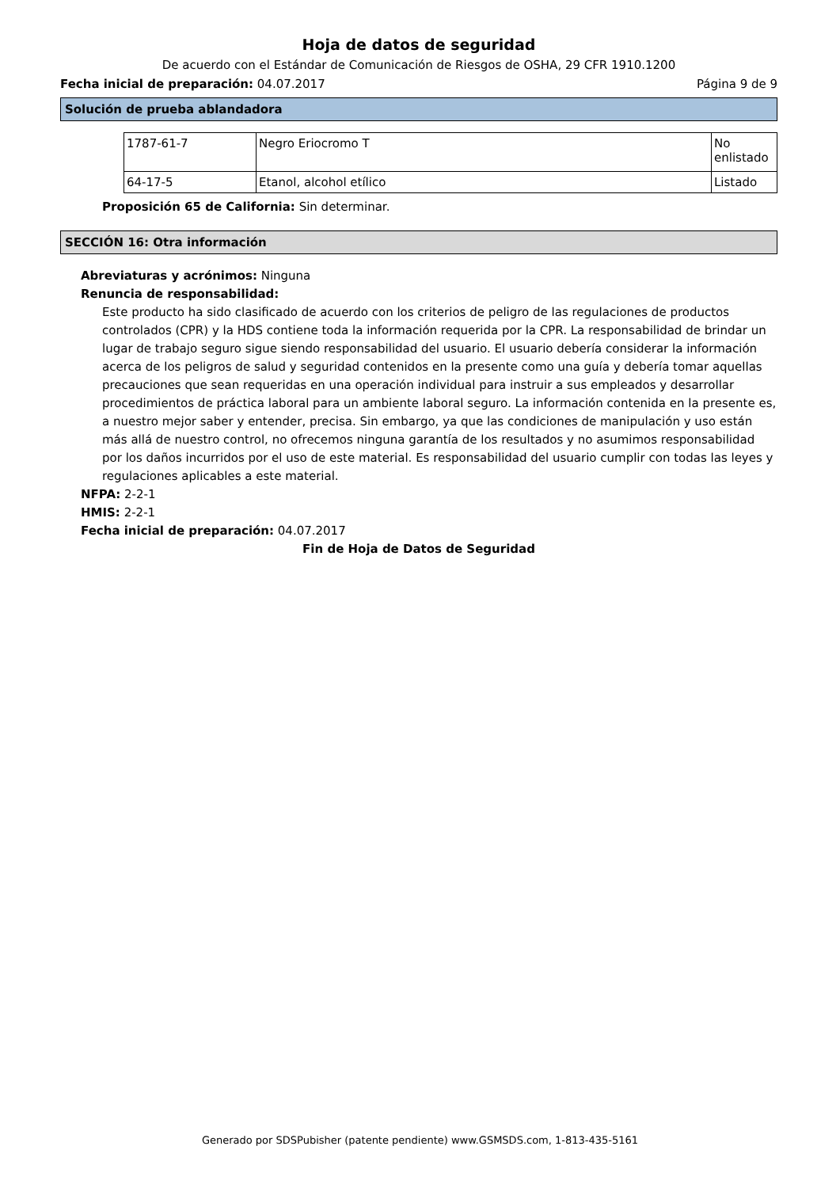Hoja de datos de seguridad
De acuerdo con el Estándar de Comunicación de Riesgos de OSHA, 29 CFR 1910.1200
Fecha inicial de preparación: 04.07.2017 Página 9 de 9
Solución de prueba ablandadora
| 1787-61-7 | Negro Eriocromo T | No enlistado |
| 64-17-5 | Etanol, alcohol etílico | Listado |
Proposición 65 de California: Sin determinar.
SECCIÓN 16: Otra información
Abreviaturas y acrónimos: Ninguna
Renuncia de responsabilidad:
Este producto ha sido clasificado de acuerdo con los criterios de peligro de las regulaciones de productos controlados (CPR) y la HDS contiene toda la información requerida por la CPR. La responsabilidad de brindar un lugar de trabajo seguro sigue siendo responsabilidad del usuario. El usuario debería considerar la información acerca de los peligros de salud y seguridad contenidos en la presente como una guía y debería tomar aquellas precauciones que sean requeridas en una operación individual para instruir a sus empleados y desarrollar procedimientos de práctica laboral para un ambiente laboral seguro. La información contenida en la presente es, a nuestro mejor saber y entender, precisa. Sin embargo, ya que las condiciones de manipulación y uso están más allá de nuestro control, no ofrecemos ninguna garantía de los resultados y no asumimos responsabilidad por los daños incurridos por el uso de este material. Es responsabilidad del usuario cumplir con todas las leyes y regulaciones aplicables a este material.
NFPA: 2-2-1
HMIS: 2-2-1
Fecha inicial de preparación: 04.07.2017
Fin de Hoja de Datos de Seguridad
Generado por SDSPubisher (patente pendiente) www.GSMSDS.com, 1-813-435-5161